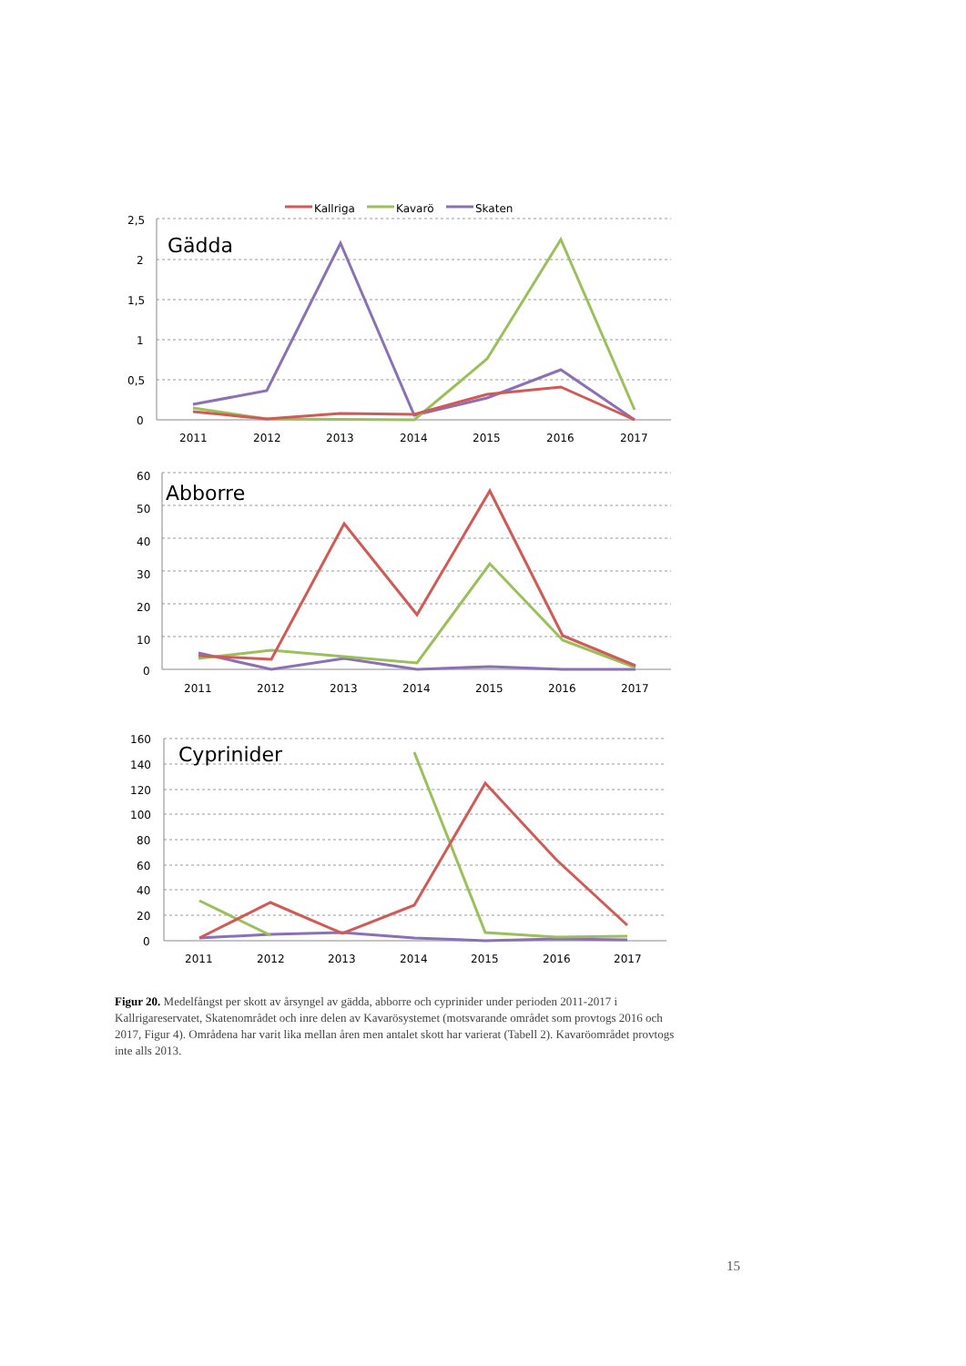2,5
2
1,5
1
0,5
0
2011
2012
2013
2014
2015
2016
2017
Gädda
Kallriga
Kavarö
Skaten
60
50
40
30
20
10
0
2011
2012
2013
2014
2015
2016
2017
Abborre
160
140
120
100
80
60
40
20
0
2011
2012
2013
2014
2015
2016
2017
Cyprinider
Figur 20. Medelfångst per skott av årsyngel av gädda, abborre och cyprinider under perioden 2011-2017 i Kallrigareservatet, Skatenområdet och inre delen av Kavarösystemet (motsvarande området som provtogs 2016 och 2017, Figur 4). Områdena har varit lika mellan åren men antalet skott har varierat (Tabell 2). Kavaröområdet provtogs inte alls 2013.
15